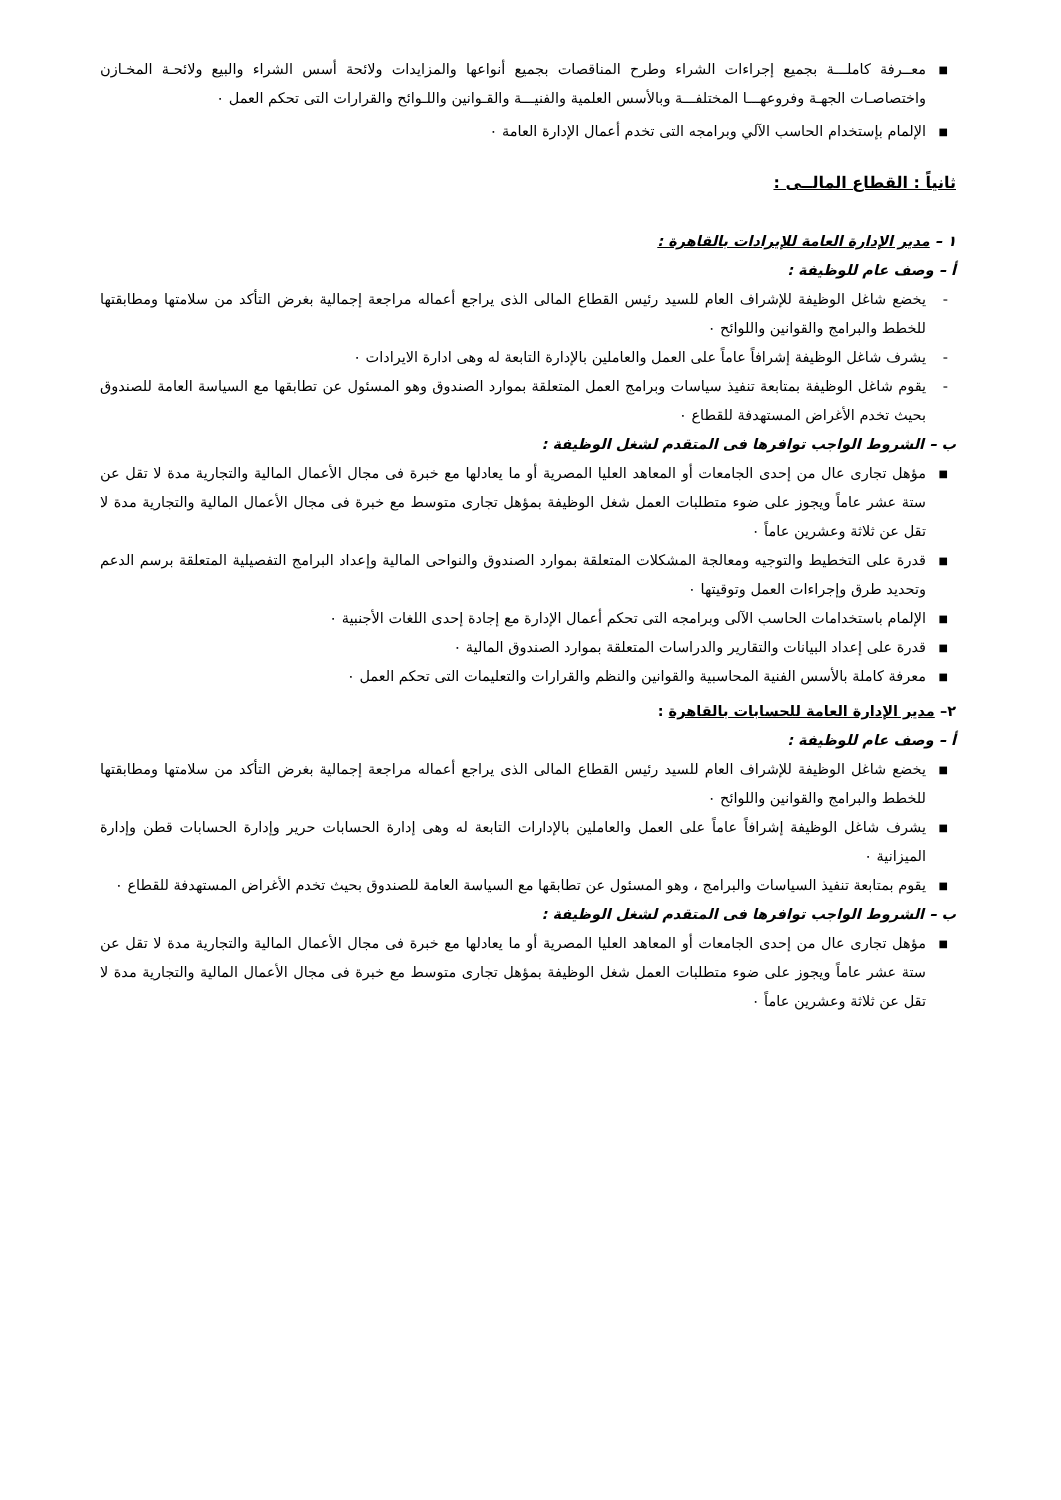■ معــرفة كاملـــة بجميع إجراءات الشراء وطرح المناقصات بجميع أنواعها والمزايدات ولائحة أسس الشراء والبيع ولائحـة المخـازن واختصاصـات الجهـة وفروعهـــا المختلفـــة وبالأسس العلمية والفنيـــة والقـوانين واللـوائح والقرارات التى تحكم العمل ٠
■ الإلمام بإستخدام الحاسب الآلي وبرامجه التى تخدم أعمال الإدارة العامة ٠
ثانياً : القطاع المالــى :
١ – مدير الإدارة العامة للإيرادات بالقاهرة :
أ – وصف عام للوظيفة :
- يخضع شاغل الوظيفة للإشراف العام للسيد رئيس القطاع المالى الذى يراجع أعماله مراجعة إجمالية بغرض التأكد من سلامتها ومطابقتها للخطط والبرامج والقوانين واللوائح ٠
- يشرف شاغل الوظيفة إشرافاً عاماً على العمل والعاملين بالإدارة التابعة له وهى ادارة الايرادات ٠
- يقوم شاغل الوظيفة بمتابعة تنفيذ سياسات وبرامج العمل المتعلقة بموارد الصندوق وهو المسئول عن تطابقها مع السياسة العامة للصندوق بحيث تخدم الأغراض المستهدفة للقطاع ٠
ب – الشروط الواجب توافرها فى المتقدم لشغل الوظيفة :
■ مؤهل تجارى عال من إحدى الجامعات أو المعاهد العليا المصرية أو ما يعادلها مع خبرة فى مجال الأعمال المالية والتجارية مدة لا تقل عن ستة عشر عاماً ويجوز على ضوء متطلبات العمل شغل الوظيفة بمؤهل تجارى متوسط مع خبرة فى مجال الأعمال المالية والتجارية مدة لا تقل عن ثلاثة وعشرين عاماً ٠
■ قدرة على التخطيط والتوجيه ومعالجة المشكلات المتعلقة بموارد الصندوق والنواحى المالية وإعداد البرامج التفصيلية المتعلقة برسم الدعم وتحديد طرق وإجراءات العمل وتوقيتها ٠
■ الإلمام باستخدامات الحاسب الآلى وبرامجه التى تحكم أعمال الإدارة مع إجادة إحدى اللغات الأجنبية ٠
■ قدرة على إعداد البيانات والتقارير والدراسات المتعلقة بموارد الصندوق المالية ٠
■ معرفة كاملة بالأسس الفنية المحاسبية والقوانين والنظم والقرارات والتعليمات التى تحكم العمل ٠
٢– مدير الإدارة العامة للحسابات بالقاهرة :
أ – وصف عام للوظيفة :
■ يخضع شاغل الوظيفة للإشراف العام للسيد رئيس القطاع المالى الذى يراجع أعماله مراجعة إجمالية بغرض التأكد من سلامتها ومطابقتها للخطط والبرامج والقوانين واللوائح ٠
■ يشرف شاغل الوظيفة إشرافاً عاماً على العمل والعاملين بالإدارات التابعة له وهى إدارة الحسابات حرير وإدارة الحسابات قطن وإدارة الميزانية ٠
■ يقوم بمتابعة تنفيذ السياسات والبرامج ، وهو المسئول عن تطابقها مع السياسة العامة للصندوق بحيث تخدم الأغراض المستهدفة للقطاع ٠
ب – الشروط الواجب توافرها فى المتقدم لشغل الوظيفة :
■ مؤهل تجارى عال من إحدى الجامعات أو المعاهد العليا المصرية أو ما يعادلها مع خبرة فى مجال الأعمال المالية والتجارية مدة لا تقل عن ستة عشر عاماً ويجوز على ضوء متطلبات العمل شغل الوظيفة بمؤهل تجارى متوسط مع خبرة فى مجال الأعمال المالية والتجارية مدة لا تقل عن ثلاثة وعشرين عاماً ٠